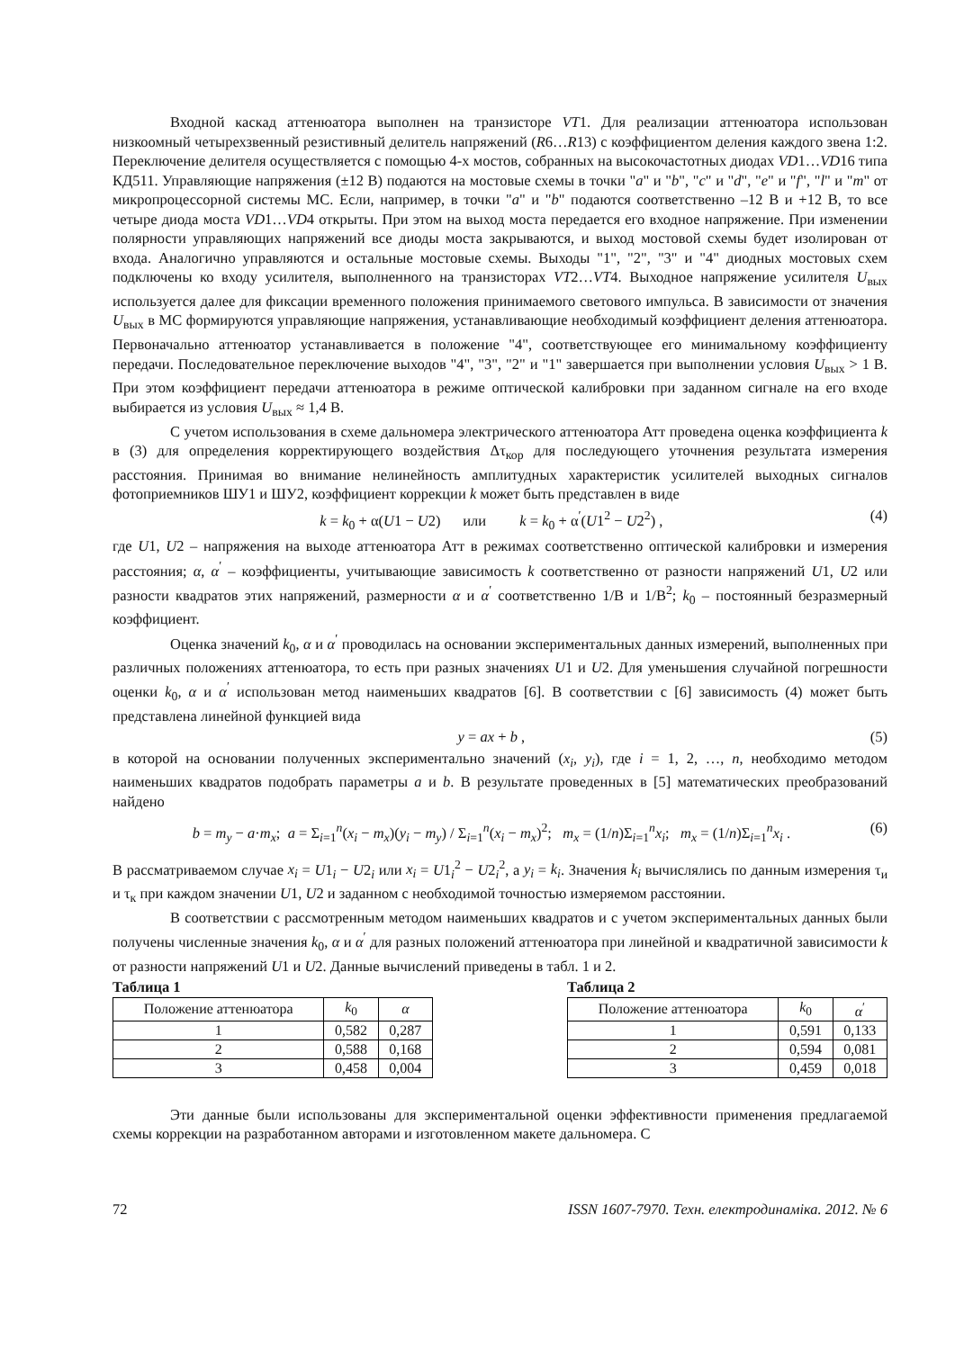Входной каскад аттенюатора выполнен на транзисторе VT1. Для реализации аттенюатора использован низкоомный четырехзвенный резистивный делитель напряжений (R6…R13) с коэффициентом деления каждого звена 1:2. Переключение делителя осуществляется с помощью 4-х мостов, собранных на высокочастотных диодах VD1…VD16 типа КД511. Управляющие напряжения (±12 В) подаются на мостовые схемы в точки "a" и "b", "c" и "d", "e" и "f", "l" и "m" от микропроцессорной системы МС. Если, например, в точки "a" и "b" подаются соответственно –12 В и +12 В, то все четыре диода моста VD1…VD4 открыты. При этом на выход моста передается его входное напряжение. При изменении полярности управляющих напряжений все диоды моста закрываются, и выход мостовой схемы будет изолирован от входа. Аналогично управляются и остальные мостовые схемы. Выходы "1", "2", "3" и "4" диодных мостовых схем подключены ко входу усилителя, выполненного на транзисторах VT2…VT4. Выходное напряжение усилителя U<sub>вых</sub> используется далее для фиксации временного положения принимаемого светового импульса. В зависимости от значения U<sub>вых</sub> в МС формируются управляющие напряжения, устанавливающие необходимый коэффициент деления аттенюатора. Первоначально аттенюатор устанавливается в положение "4", соответствующее его минимальному коэффициенту передачи. Последовательное переключение выходов "4", "3", "2" и "1" завершается при выполнении условия U<sub>вых</sub> > 1 В. При этом коэффициент передачи аттенюатора в режиме оптической калибровки при заданном сигнале на его входе выбирается из условия U<sub>вых</sub> ≈ 1,4 В.
С учетом использования в схеме дальномера электрического аттенюатора Атт проведена оценка коэффициента k в (3) для определения корректирующего воздействия Δτ<sub>кор</sub> для последующего уточнения результата измерения расстояния. Принимая во внимание нелинейность амплитудных характеристик усилителей выходных сигналов фотоприемников ШУ1 и ШУ2, коэффициент коррекции k может быть представлен в виде
k = k<sub>0</sub> + α(U1 − U2) или k = k<sub>0</sub> + α<sup>′</sup>(U1<sup>2</sup> − U2<sup>2</sup>) , (4)
где U1, U2 – напряжения на выходе аттенюатора Атт в режимах соответственно оптической калибровки и измерения расстояния; α, α<sup>′</sup> – коэффициенты, учитывающие зависимость k соответственно от разности напряжений U1, U2 или разности квадратов этих напряжений, размерности α и α<sup>′</sup> соответственно 1/В и 1/В<sup>2</sup>; k<sub>0</sub> – постоянный безразмерный коэффициент.
Оценка значений k<sub>0</sub>, α и α<sup>′</sup> проводилась на основании экспериментальных данных измерений, выполненных при различных положениях аттенюатора, то есть при разных значениях U1 и U2. Для уменьшения случайной погрешности оценки k<sub>0</sub>, α и α<sup>′</sup> использован метод наименьших квадратов [6]. В соответствии с [6] зависимость (4) может быть представлена линейной функцией вида
y = ax + b , (5)
в которой на основании полученных экспериментально значений (x<sub>i</sub>, y<sub>i</sub>), где i = 1, 2, …, n, необходимо методом наименьших квадратов подобрать параметры a и b. В результате проведенных в [5] математических преобразований найдено
b = m<sub>y</sub> − a·m<sub>x</sub>; a = Σ<sub>i=1</sub><sup>n</sup>(x<sub>i</sub> − m<sub>x</sub>)(y<sub>i</sub> − m<sub>y</sub>) / Σ<sub>i=1</sub><sup>n</sup>(x<sub>i</sub> − m<sub>x</sub>)<sup>2</sup>; m<sub>x</sub> = (1/n)Σ<sub>i=1</sub><sup>n</sup>x<sub>i</sub>; m<sub>x</sub> = (1/n)Σ<sub>i=1</sub><sup>n</sup>x<sub>i</sub> . (6)
В рассматриваемом случае x<sub>i</sub> = U1<sub>i</sub> − U2<sub>i</sub> или x<sub>i</sub> = U1<sub>i</sub><sup>2</sup> − U2<sub>i</sub><sup>2</sup>, а y<sub>i</sub> = k<sub>i</sub>. Значения k<sub>i</sub> вычислялись по данным измерения τ<sub>и</sub> и τ<sub>к</sub> при каждом значении U1, U2 и заданном с необходимой точностью измеряемом расстоянии.
В соответствии с рассмотренным методом наименьших квадратов и с учетом экспериментальных данных были получены численные значения k<sub>0</sub>, α и α<sup>′</sup> для разных положений аттенюатора при линейной и квадратичной зависимости k от разности напряжений U1 и U2. Данные вычислений приведены в табл. 1 и 2.
Таблица 1
| Положение аттенюатора | k<sub>0</sub> | α |
| --- | --- | --- |
| 1 | 0,582 | 0,287 |
| 2 | 0,588 | 0,168 |
| 3 | 0,458 | 0,004 |
Таблица 2
| Положение аттенюатора | k<sub>0</sub> | α<sup>′</sup> |
| --- | --- | --- |
| 1 | 0,591 | 0,133 |
| 2 | 0,594 | 0,081 |
| 3 | 0,459 | 0,018 |
Эти данные были использованы для экспериментальной оценки эффективности применения предлагаемой схемы коррекции на разработанном авторами и изготовленном макете дальномера. С
72 ISSN 1607-7970. Техн. електродинаміка. 2012. № 6